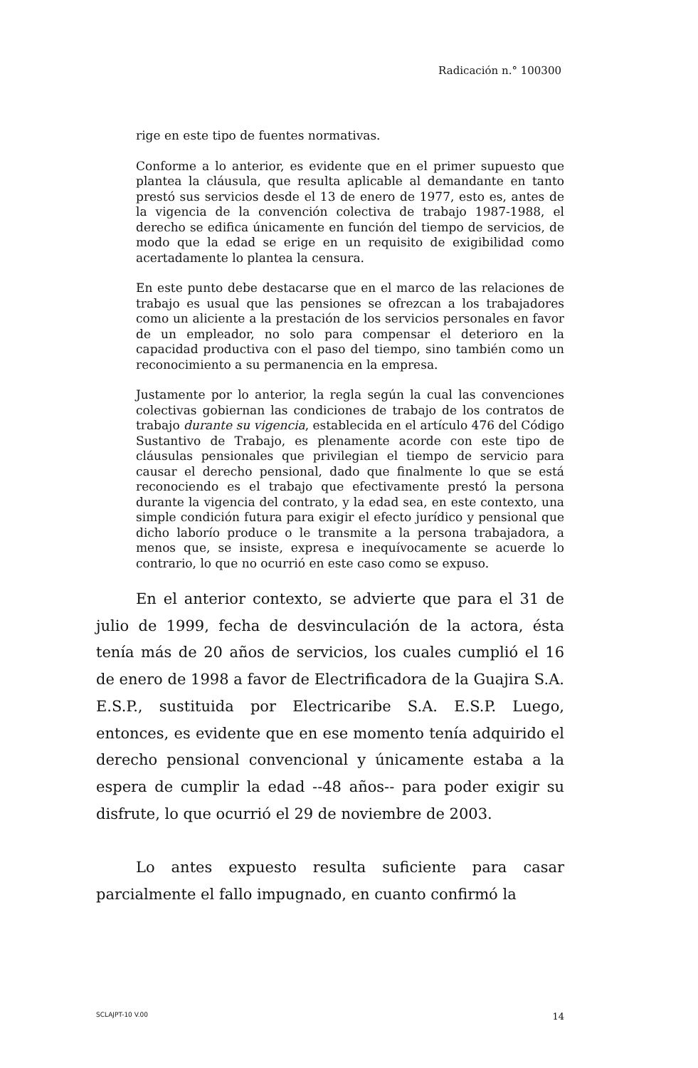Radicación n.° 100300
rige en este tipo de fuentes normativas.
Conforme a lo anterior, es evidente que en el primer supuesto que plantea la cláusula, que resulta aplicable al demandante en tanto prestó sus servicios desde el 13 de enero de 1977, esto es, antes de la vigencia de la convención colectiva de trabajo 1987-1988, el derecho se edifica únicamente en función del tiempo de servicios, de modo que la edad se erige en un requisito de exigibilidad como acertadamente lo plantea la censura.
En este punto debe destacarse que en el marco de las relaciones de trabajo es usual que las pensiones se ofrezcan a los trabajadores como un aliciente a la prestación de los servicios personales en favor de un empleador, no solo para compensar el deterioro en la capacidad productiva con el paso del tiempo, sino también como un reconocimiento a su permanencia en la empresa.
Justamente por lo anterior, la regla según la cual las convenciones colectivas gobiernan las condiciones de trabajo de los contratos de trabajo durante su vigencia, establecida en el artículo 476 del Código Sustantivo de Trabajo, es plenamente acorde con este tipo de cláusulas pensionales que privilegian el tiempo de servicio para causar el derecho pensional, dado que finalmente lo que se está reconociendo es el trabajo que efectivamente prestó la persona durante la vigencia del contrato, y la edad sea, en este contexto, una simple condición futura para exigir el efecto jurídico y pensional que dicho laborío produce o le transmite a la persona trabajadora, a menos que, se insiste, expresa e inequívocamente se acuerde lo contrario, lo que no ocurrió en este caso como se expuso.
En el anterior contexto, se advierte que para el 31 de julio de 1999, fecha de desvinculación de la actora, ésta tenía más de 20 años de servicios, los cuales cumplió el 16 de enero de 1998 a favor de Electrificadora de la Guajira S.A. E.S.P., sustituida por Electricaribe S.A. E.S.P. Luego, entonces, es evidente que en ese momento tenía adquirido el derecho pensional convencional y únicamente estaba a la espera de cumplir la edad --48 años-- para poder exigir su disfrute, lo que ocurrió el 29 de noviembre de 2003.
Lo antes expuesto resulta suficiente para casar parcialmente el fallo impugnado, en cuanto confirmó la
SCLAJPT-10 V.00 14